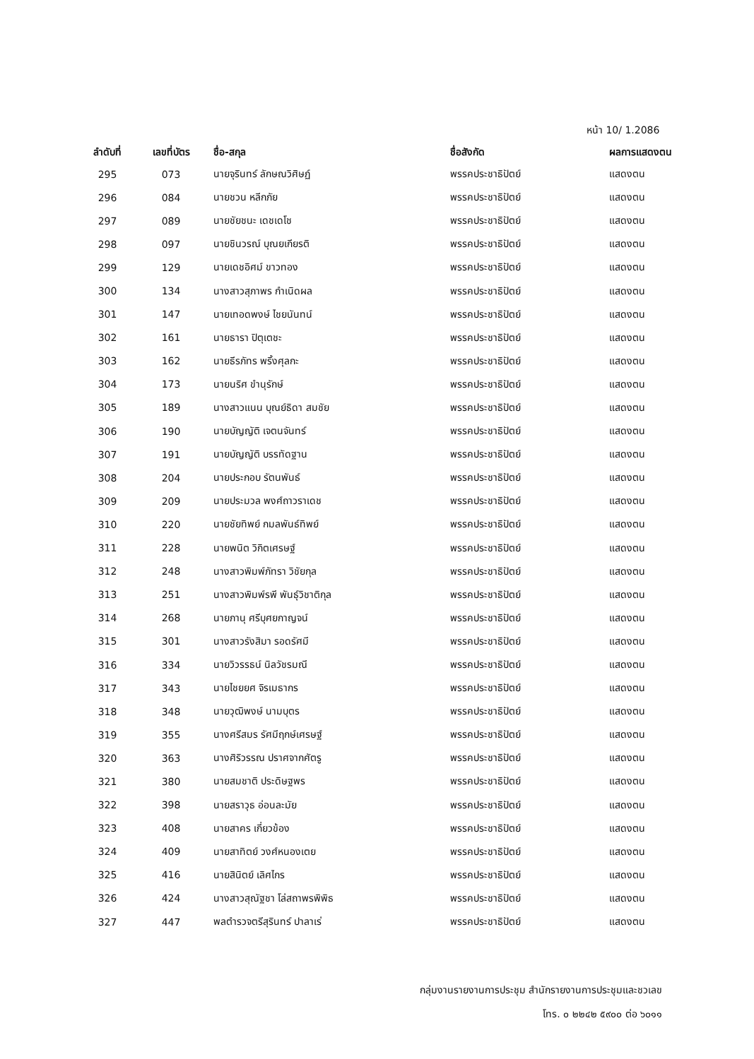หน้า 10/ 1.2086
| ลำดับที่ | เลขที่บัตร | ชื่อ-สกุล | ชื่อสังกัด | ผลการแสดงตน |
| --- | --- | --- | --- | --- |
| 295 | 073 | นายจุรินทร์ ลักษณวิศิษฏ์ | พรรคประชาธิปัตย์ | แสดงตน |
| 296 | 084 | นายชวน หลีกภัย | พรรคประชาธิปัตย์ | แสดงตน |
| 297 | 089 | นายชัยชนะ เดชเดโช | พรรคประชาธิปัตย์ | แสดงตน |
| 298 | 097 | นายชินวรณ์ บุณยเกียรติ | พรรคประชาธิปัตย์ | แสดงตน |
| 299 | 129 | นายเดชอิศม์ ขาวทอง | พรรคประชาธิปัตย์ | แสดงตน |
| 300 | 134 | นางสาวสุภาพร กำเนิดผล | พรรคประชาธิปัตย์ | แสดงตน |
| 301 | 147 | นายเทอดพงษ์ ไชยนันทน์ | พรรคประชาธิปัตย์ | แสดงตน |
| 302 | 161 | นายธารา ปิตุเตชะ | พรรคประชาธิปัตย์ | แสดงตน |
| 303 | 162 | นายธีรภัทร พริ้งศุลกะ | พรรคประชาธิปัตย์ | แสดงตน |
| 304 | 173 | นายนริศ ขำนุรักษ์ | พรรคประชาธิปัตย์ | แสดงตน |
| 305 | 189 | นางสาวแนน บุณย์ธิดา สมชัย | พรรคประชาธิปัตย์ | แสดงตน |
| 306 | 190 | นายบัญญัติ เจตนจันทร์ | พรรคประชาธิปัตย์ | แสดงตน |
| 307 | 191 | นายบัญญัติ บรรทัดฐาน | พรรคประชาธิปัตย์ | แสดงตน |
| 308 | 204 | นายประกอบ รัตนพันธ์ | พรรคประชาธิปัตย์ | แสดงตน |
| 309 | 209 | นายประมวล พงศ์ถาวราเดช | พรรคประชาธิปัตย์ | แสดงตน |
| 310 | 220 | นายชัยทิพย์ กมลพันธ์ทิพย์ | พรรคประชาธิปัตย์ | แสดงตน |
| 311 | 228 | นายพนิต วิกิตเศรษฐ์ | พรรคประชาธิปัตย์ | แสดงตน |
| 312 | 248 | นางสาวพิมพ์ภัทรา วิชัยกุล | พรรคประชาธิปัตย์ | แสดงตน |
| 313 | 251 | นางสาวพิมพ์รพี พันธุ์วิชาติกุล | พรรคประชาธิปัตย์ | แสดงตน |
| 314 | 268 | นายภานุ ศรีบุศยกาญจน์ | พรรคประชาธิปัตย์ | แสดงตน |
| 315 | 301 | นางสาวรังสิมา รอดรัศมี | พรรคประชาธิปัตย์ | แสดงตน |
| 316 | 334 | นายวิวรรธน์ นิลวัชรมณี | พรรคประชาธิปัตย์ | แสดงตน |
| 317 | 343 | นายไชยยศ จิรเมธากร | พรรคประชาธิปัตย์ | แสดงตน |
| 318 | 348 | นายวุฒิพงษ์ นามบุตร | พรรคประชาธิปัตย์ | แสดงตน |
| 319 | 355 | นางศรีสมร รัศมีฤกษ์เศรษฐ์ | พรรคประชาธิปัตย์ | แสดงตน |
| 320 | 363 | นางศิริวรรณ ปราศจากศัตรู | พรรคประชาธิปัตย์ | แสดงตน |
| 321 | 380 | นายสมชาติ ประดิษฐพร | พรรคประชาธิปัตย์ | แสดงตน |
| 322 | 398 | นายสราวุธ อ่อนละมัย | พรรคประชาธิปัตย์ | แสดงตน |
| 323 | 408 | นายสาคร เกี่ยวข้อง | พรรคประชาธิปัตย์ | แสดงตน |
| 324 | 409 | นายสาทิตย์ วงศ์หนองเตย | พรรคประชาธิปัตย์ | แสดงตน |
| 325 | 416 | นายสินิตย์ เลิศไกร | พรรคประชาธิปัตย์ | แสดงตน |
| 326 | 424 | นางสาวสุณัฐชา โล่สถาพรพิพิธ | พรรคประชาธิปัตย์ | แสดงตน |
| 327 | 447 | พลตำรวจตรีสุรินทร์ ปาลาเร่ | พรรคประชาธิปัตย์ | แสดงตน |
กลุ่มงานรายงานการประชุม สำนักรายงานการประชุมและชวเลข
โทร. ๐ ๒๒๔๒ ๕๙๐๐ ต่อ ๖๐๑๑